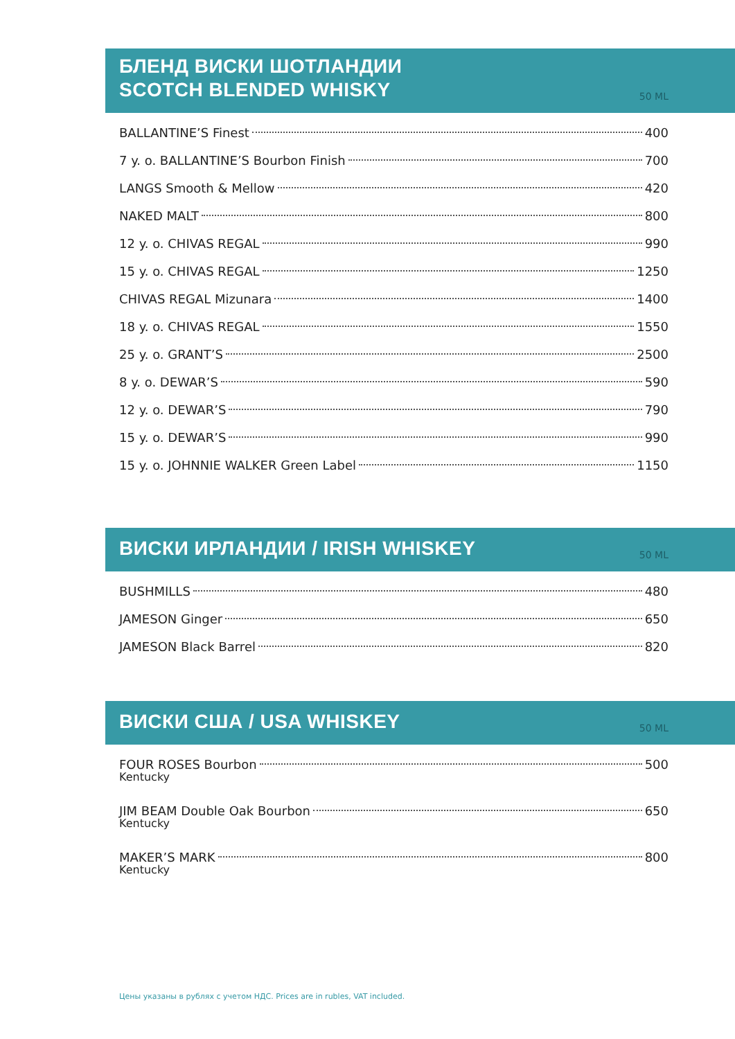БЛЕНД ВИСКИ ШОТЛАНДИИ
SCOTCH BLENDED WHISKY
50 ML
BALLANTINE’S Finest 400
7 y. o. BALLANTINE’S Bourbon Finish 700
LANGS Smooth & Mellow 420
NAKED MALT 800
12 y. o. CHIVAS REGAL 990
15 y. o. CHIVAS REGAL 1250
CHIVAS REGAL Mizunara 1400
18 y. o. CHIVAS REGAL 1550
25 y. o. GRANT’S 2500
8 y. o. DEWAR’S 590
12 y. o. DEWAR’S 790
15 y. o. DEWAR’S 990
15 y. o. JOHNNIE WALKER Green Label 1150
ВИСКИ ИРЛАНДИИ / IRISH WHISKEY
50 ML
BUSHMILLS 480
JAMESON Ginger 650
JAMESON Black Barrel 820
ВИСКИ США / USA WHISKEY
50 ML
FOUR ROSES Bourbon 500
Kentucky
JIM BEAM Double Oak Bourbon 650
Kentucky
MAKER’S MARK 800
Kentucky
Цены указаны в рублях с учетом НДС. Prices are in rubles, VAT included.